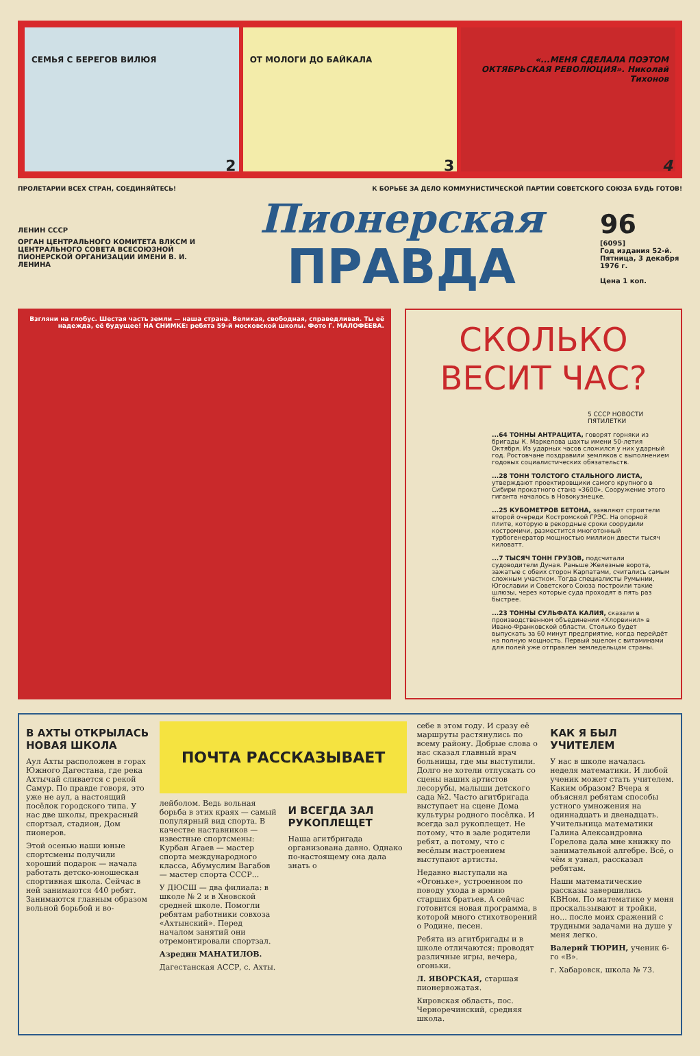СЕМЬЯ С БЕРЕГОВ ВИЛЮЯ
2
ОТ МОЛОГИ ДО БАЙКАЛА
3
«...МЕНЯ СДЕЛАЛА ПОЭТОМ ОКТЯБРЬСКАЯ РЕВОЛЮЦИЯ». Николай Тихонов
4
ПРОЛЕТАРИИ ВСЕХ СТРАН, СОЕДИНЯЙТЕСЬ! К БОРЬБЕ ЗА ДЕЛО КОММУНИСТИЧЕСКОЙ ПАРТИИ СОВЕТСКОГО СОЮЗА БУДЬ ГОТОВ!
ЛЕНИН СССР
ОРГАН ЦЕНТРАЛЬНОГО КОМИТЕТА ВЛКСМ И ЦЕНТРАЛЬНОГО СОВЕТА ВСЕСОЮЗНОЙ ПИОНЕРСКОЙ ОРГАНИЗАЦИИ ИМЕНИ В. И. ЛЕНИНА
Пионерская
ПРАВДА
96
[6095]
Год издания 52-й.
Пятница, 3 декабря 1976 г.
Цена 1 коп.
Взгляни на глобус. Шестая часть земли — наша страна. Великая, свободная, справедливая. Ты её надежда, её будущее! НА СНИМКЕ: ребята 59-й московской школы. Фото Г. МАЛОФЕЕВА.
СКОЛЬКО ВЕСИТ ЧАС?
5 СССР НОВОСТИ ПЯТИЛЕТКИ
...64 ТОННЫ АНТРАЦИТА, говорят горняки из бригады К. Маркелова шахты имени 50-летия Октября. Из ударных часов сложился у них ударный год. Ростовчане поздравили земляков с выполнением годовых социалистических обязательств.
...28 ТОНН ТОЛСТОГО СТАЛЬНОГО ЛИСТА, утверждают проектировщики самого крупного в Сибири прокатного стана «3600». Сооружение этого гиганта началось в Новокузнецке.
...25 КУБОМЕТРОВ БЕТОНА, заявляют строители второй очереди Костромской ГРЭС. На опорной плите, которую в рекордные сроки соорудили костромичи, разместится многотонный турбогенератор мощностью миллион двести тысяч киловатт.
...7 ТЫСЯЧ ТОНН ГРУЗОВ, подсчитали судоводители Дуная. Раньше Железные ворота, зажатые с обеих сторон Карпатами, считались самым сложным участком. Тогда специалисты Румынии, Югославии и Советского Союза построили такие шлюзы, через которые суда проходят в пять раз быстрее.
...23 ТОННЫ СУЛЬФАТА КАЛИЯ, сказали в производственном объединении «Хлорвинил» в Ивано-Франковской области. Столько будет выпускать за 60 минут предприятие, когда перейдёт на полную мощность. Первый эшелон с витаминами для полей уже отправлен земледельцам страны.
В АХТЫ ОТКРЫЛАСЬ НОВАЯ ШКОЛА
Аул Ахты расположен в горах Южного Дагестана, где река Ахтычай сливается с рекой Самур. По правде говоря, это уже не аул, а настоящий посёлок городского типа. У нас две школы, прекрасный спортзал, стадион, Дом пионеров.
Этой осенью наши юные спортсмены получили хороший подарок — начала работать детско-юношеская спортивная школа. Сейчас в ней занимаются 440 ребят. Занимаются главным образом вольной борьбой и во-
ПОЧТА РАССКАЗЫВАЕТ
лейболом. Ведь вольная борьба в этих краях — самый популярный вид спорта. В качестве наставников — известные спортсмены: Курбан Агаев — мастер спорта международного класса, Абумуслим Вагабов — мастер спорта СССР...
У ДЮСШ — два филиала: в школе № 2 и в Хновской средней школе. Помогли ребятам работники совхоза «Ахтынский». Перед началом занятий они отремонтировали спортзал.
Азредин МАНАТИЛОВ.
Дагестанская АССР, с. Ахты.
И ВСЕГДА ЗАЛ РУКОПЛЕЩЕТ
Наша агитбригада организована давно. Однако по-настоящему она дала знать о
себе в этом году. И сразу её маршруты растянулись по всему району. Добрые слова о нас сказал главный врач больницы, где мы выступили. Долго не хотели отпускать со сцены наших артистов лесорубы, малыши детского сада №2. Часто агитбригада выступает на сцене Дома культуры родного посёлка. И всегда зал рукоплещет. Не потому, что в зале родители ребят, а потому, что с весёлым настроением выступают артисты.
Недавно выступали на «Огоньке», устроенном по поводу ухода в армию старших братьев. А сейчас готовится новая программа, в которой много стихотворений о Родине, песен.
Ребята из агитбригады и в школе отличаются: проводят различные игры, вечера, огоньки.
Л. ЯВОРСКАЯ, старшая пионервожатая.
Кировская область, пос. Черноречинский, средняя школа.
КАК Я БЫЛ УЧИТЕЛЕМ
У нас в школе началась неделя математики. И любой ученик может стать учителем. Каким образом? Вчера я объяснял ребятам способы устного умножения на одиннадцать и двенадцать. Учительница математики Галина Александровна Горелова дала мне книжку по занимательной алгебре. Всё, о чём я узнал, рассказал ребятам.
Наши математические рассказы завершились КВНом. По математике у меня проскальзывают и тройки, но... после моих сражений с трудными задачами на душе у меня легко.
Валерий ТЮРИН, ученик 6-го «В».
г. Хабаровск, школа № 73.